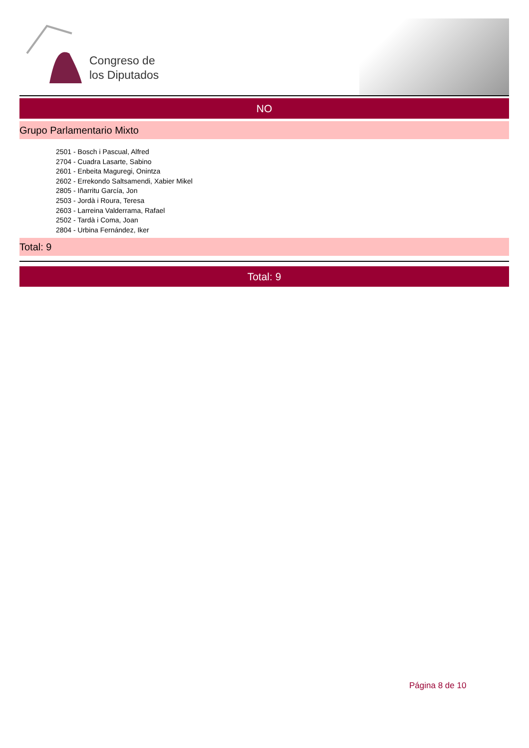Congreso de
los Diputados
NO
Grupo Parlamentario Mixto
2501 - Bosch i Pascual, Alfred
2704 - Cuadra Lasarte, Sabino
2601 - Enbeita Maguregi, Onintza
2602 - Errekondo Saltsamendi, Xabier Mikel
2805 - Iñarritu García, Jon
2503 - Jordà i Roura, Teresa
2603 - Larreina Valderrama, Rafael
2502 - Tardà i Coma, Joan
2804 - Urbina Fernández, Iker
Total: 9
Total: 9
Página 8 de 10